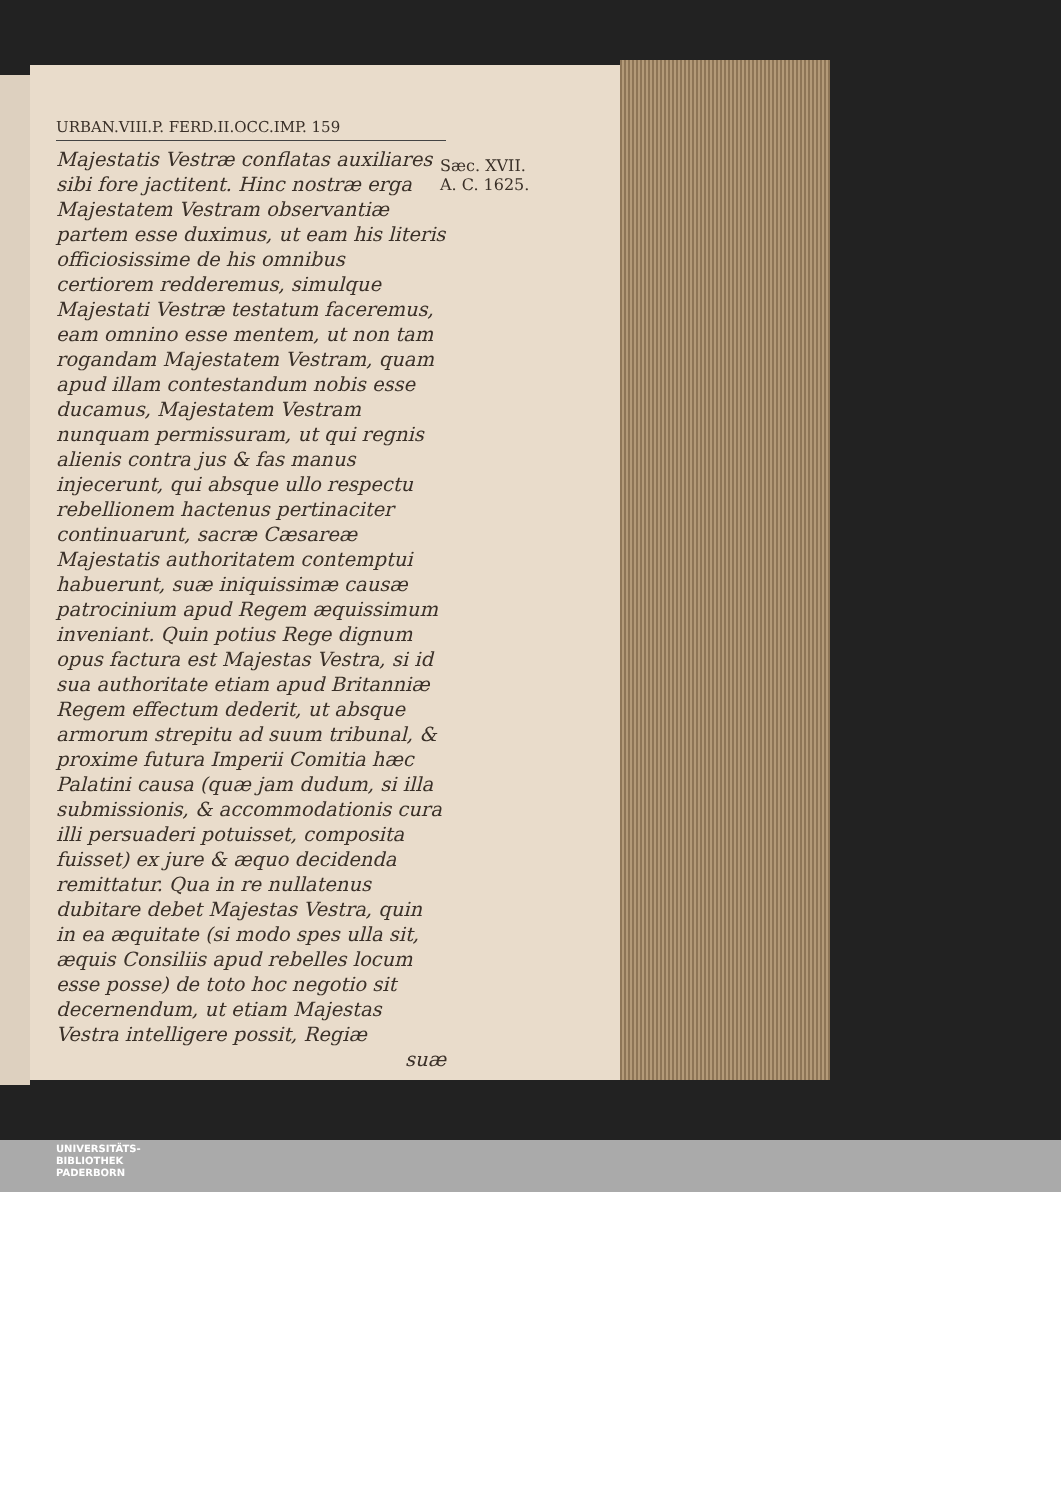URBAN.VIII.P. FERD.II.OCC.IMP. 159
Majestatis Vestræ conflatas auxiliares sibi fore jactitent. Hinc nostræ erga Majestatem Vestram observantiæ partem esse duximus, ut eam his literis officiosissime de his omnibus certiorem redderemus, simulque Majestati Vestræ testatum faceremus, eam omnino esse mentem, ut non tam rogandam Majestatem Vestram, quam apud illam contestandum nobis esse ducamus, Majestatem Vestram nunquam permissuram, ut qui regnis alienis contra jus & fas manus injecerunt, qui absque ullo respectu rebellionem hactenus pertinaciter continuarunt, sacræ Cæsareæ Majestatis authoritatem contemptui habuerunt, suæ iniquissimæ causæ patrocinium apud Regem æquissimum inveniant. Quin potius Rege dignum opus factura est Majestas Vestra, si id sua authoritate etiam apud Britanniæ Regem effectum dederit, ut absque armorum strepitu ad suum tribunal, & proxime futura Imperii Comitia hæc Palatini causa (quæ jam dudum, si illa submissionis, & accommodationis cura illi persuaderi potuisset, composita fuisset) ex jure & æquo decidenda remittatur. Qua in re nullatenus dubitare debet Majestas Vestra, quin in ea æquitate (si modo spes ulla sit, æquis Consiliis apud rebelles locum esse posse) de toto hoc negotio sit decernendum, ut etiam Majestas Vestra intelligere possit, Regiæ
suæ
Sæc. XVII.
A. C. 1625.
UNIVERSITÄTS-
BIBLIOTHEK
PADERBORN